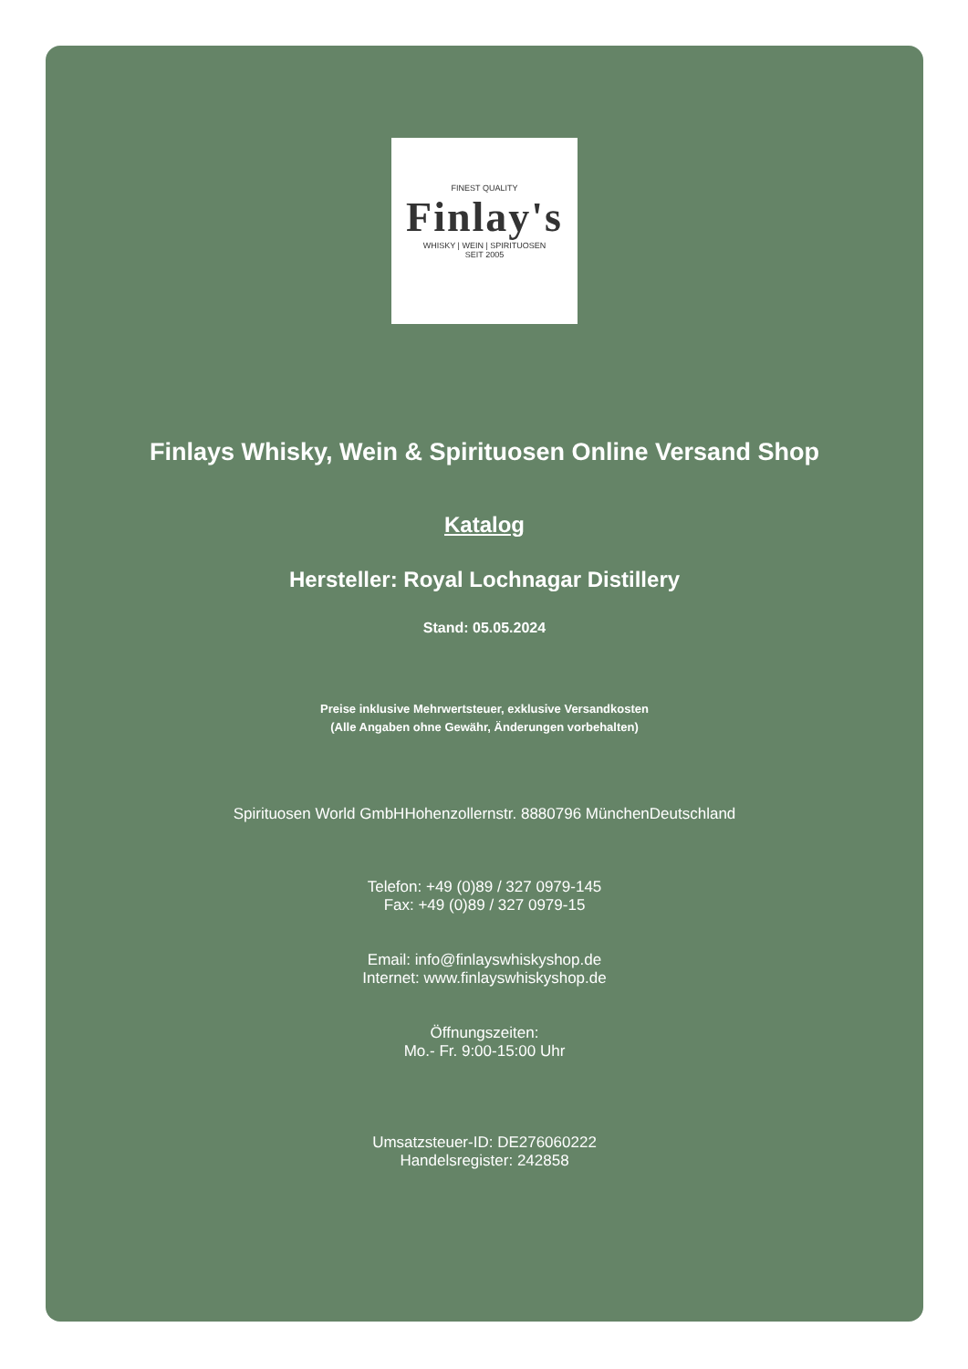FINEST QUALITY
Finlay's
WHISKY | WEIN | SPIRITUOSEN
SEIT 2005
Finlays Whisky, Wein & Spirituosen Online Versand Shop
Katalog
Hersteller: Royal Lochnagar Distillery
Stand: 05.05.2024
Preise inklusive Mehrwertsteuer, exklusive Versandkosten
(Alle Angaben ohne Gewähr, Änderungen vorbehalten)
Spirituosen World GmbHHohenzollernstr. 8880796 MünchenDeutschland
Telefon: +49 (0)89 / 327 0979-145
Fax: +49 (0)89 / 327 0979-15
Email: info@finlayswhiskyshop.de
Internet: www.finlayswhiskyshop.de
Öffnungszeiten:
Mo.- Fr. 9:00-15:00 Uhr
Umsatzsteuer-ID: DE276060222
Handelsregister: 242858